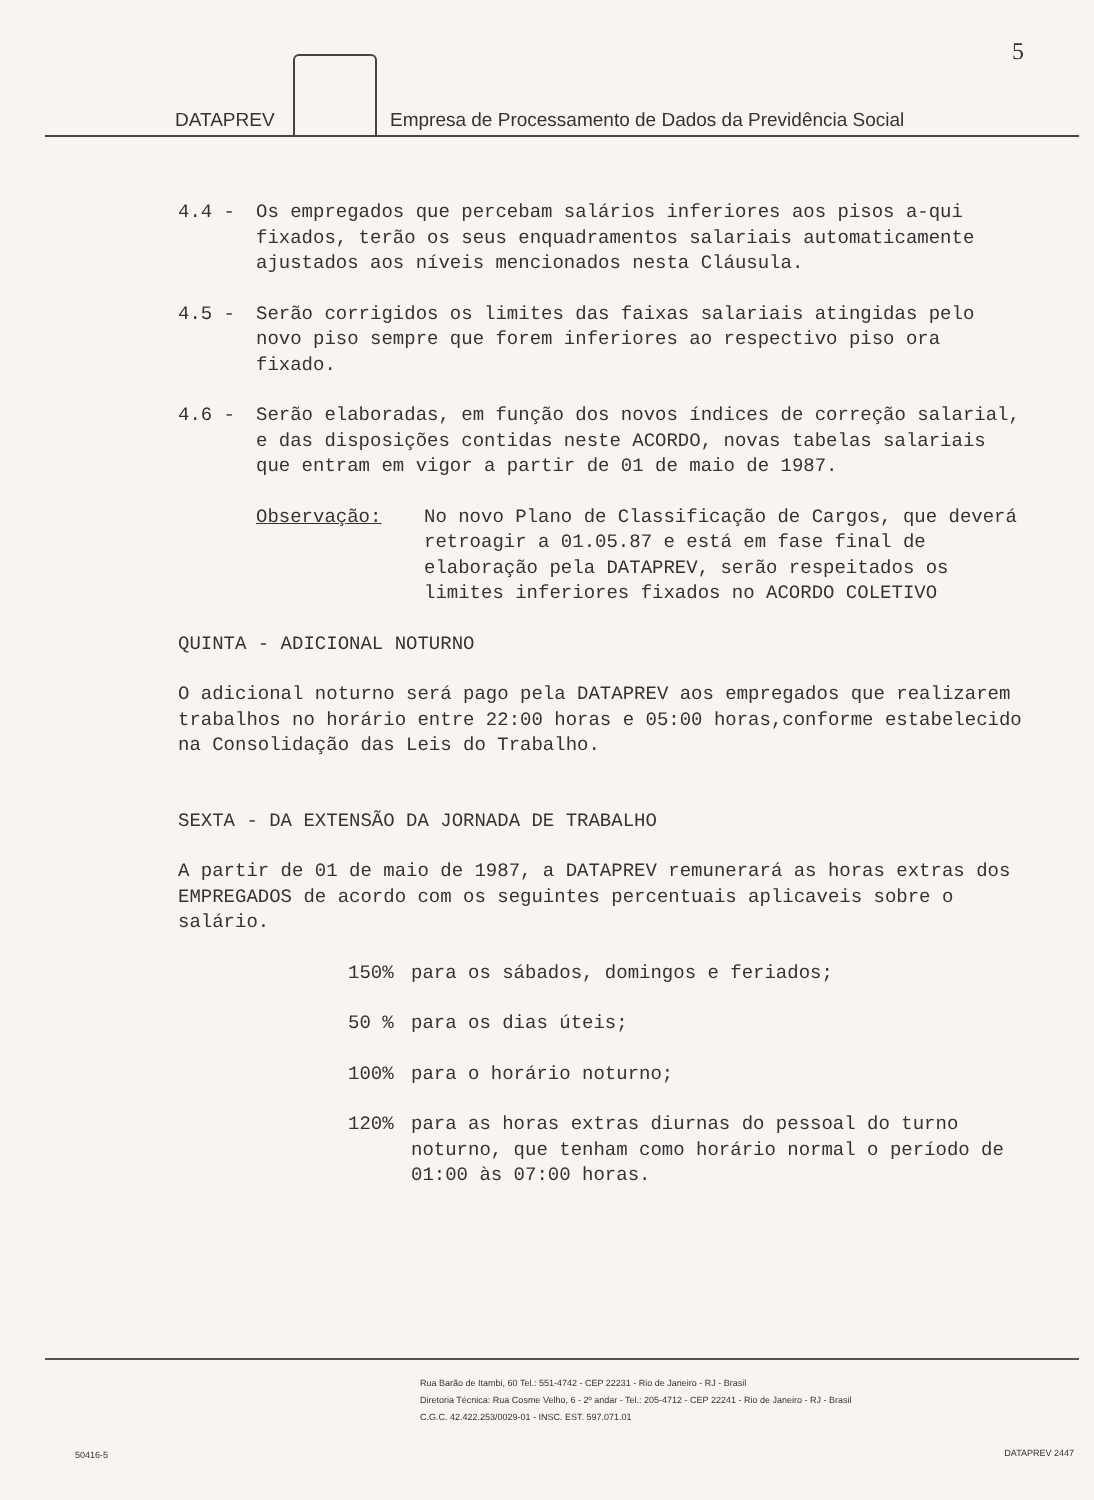5
DATAPREV
Empresa de Processamento de Dados da Previdência Social
4.4 - Os empregados que percebam salários inferiores aos pisos a-qui fixados, terão os seus enquadramentos salariais automaticamente ajustados aos níveis mencionados nesta Cláusula.
4.5 - Serão corrigidos os limites das faixas salariais atingidas pelo novo piso sempre que forem inferiores ao respectivo piso ora fixado.
4.6 - Serão elaboradas, em função dos novos índices de correção salarial, e das disposições contidas neste ACORDO, novas tabelas salariais que entram em vigor a partir de 01 de maio de 1987.
Observação: No novo Plano de Classificação de Cargos, que deverá retroagir a 01.05.87 e está em fase final de elaboração pela DATAPREV, serão respeitados os limites inferiores fixados no ACORDO COLETIVO
QUINTA - ADICIONAL NOTURNO
O adicional noturno será pago pela DATAPREV aos empregados que realizarem trabalhos no horário entre 22:00 horas e 05:00 horas,conforme estabelecido na Consolidação das Leis do Trabalho.
SEXTA - DA EXTENSÃO DA JORNADA DE TRABALHO
A partir de 01 de maio de 1987, a DATAPREV remunerará as horas extras dos EMPREGADOS de acordo com os seguintes percentuais aplicaveis sobre o salário.
150% para os sábados, domingos e feriados;
50 % para os dias úteis;
100% para o horário noturno;
120% para as horas extras diurnas do pessoal do turno noturno, que tenham como horário normal o período de 01:00 às 07:00 horas.
Rua Barão de Itambi, 60 Tel.: 551-4742 - CEP 22231 - Rio de Janeiro - RJ - Brasil
Diretoria Técnica: Rua Cosme Velho, 6 - 2º andar - Tel.: 205-4712 - CEP 22241 - Rio de Janeiro - RJ - Brasil
C.G.C. 42.422.253/0029-01 - INSC. EST. 597.071.01
50416-5 DATAPREV 2447